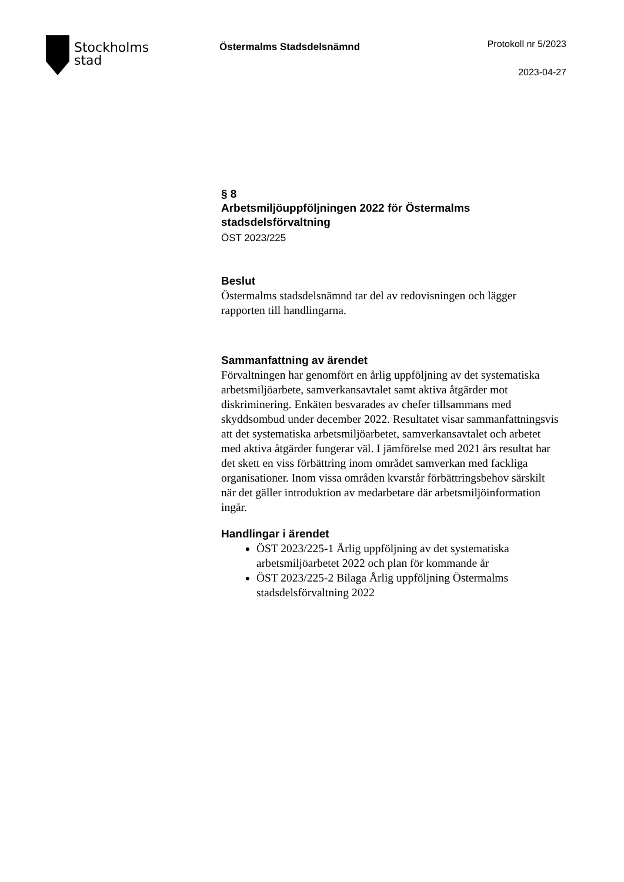Stockholms
stad
Östermalms Stadsdelsnämnd
Protokoll nr 5/2023
2023-04-27
§ 8
Arbetsmiljöuppföljningen 2022 för Östermalms stadsdelsförvaltning
ÖST 2023/225
Beslut
Östermalms stadsdelsnämnd tar del av redovisningen och lägger rapporten till handlingarna.
Sammanfattning av ärendet
Förvaltningen har genomfört en årlig uppföljning av det systematiska arbetsmiljöarbete, samverkansavtalet samt aktiva åtgärder mot diskriminering. Enkäten besvarades av chefer tillsammans med skyddsombud under december 2022. Resultatet visar sammanfattningsvis att det systematiska arbetsmiljöarbetet, samverkansavtalet och arbetet med aktiva åtgärder fungerar väl. I jämförelse med 2021 års resultat har det skett en viss förbättring inom området samverkan med fackliga organisationer. Inom vissa områden kvarstår förbättringsbehov särskilt när det gäller introduktion av medarbetare där arbetsmiljöinformation ingår.
Handlingar i ärendet
ÖST 2023/225-1 Årlig uppföljning av det systematiska arbetsmiljöarbetet 2022 och plan för kommande år
ÖST 2023/225-2 Bilaga Årlig uppföljning Östermalms stadsdelsförvaltning 2022